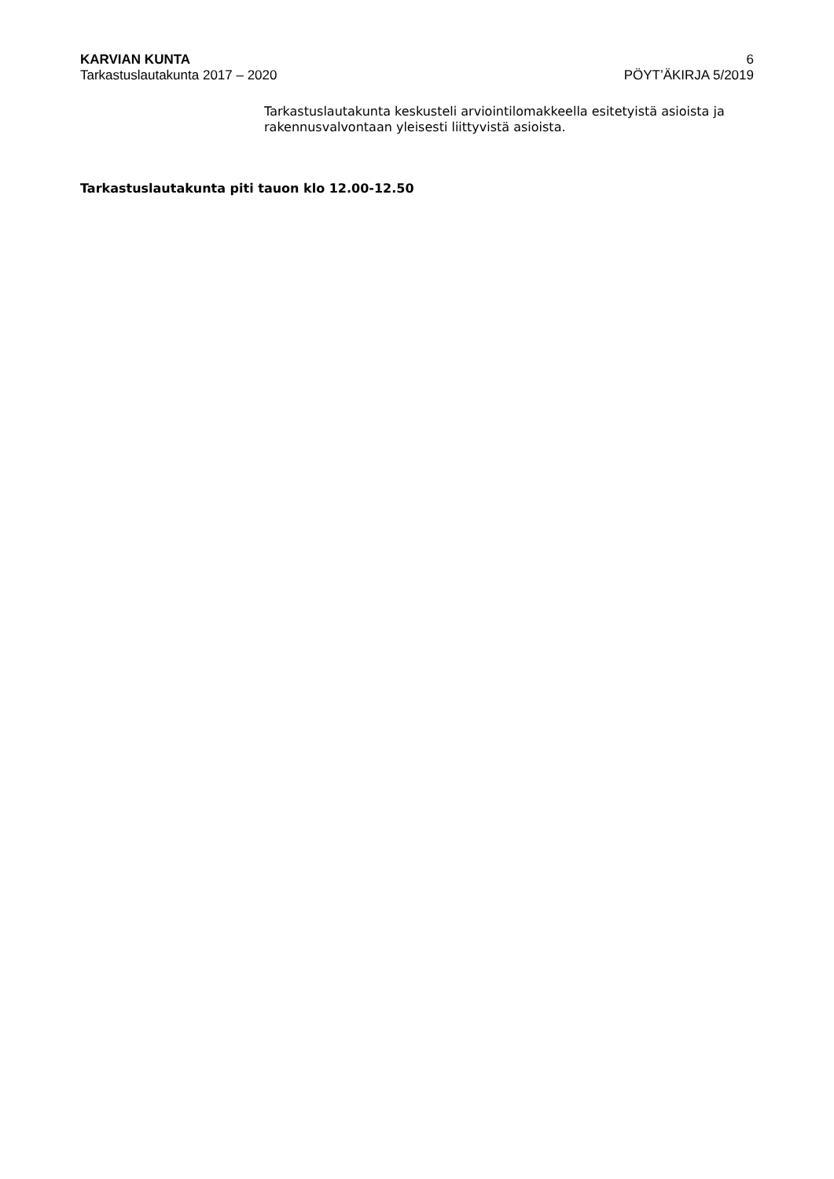KARVIAN KUNTA
Tarkastuslautakunta 2017 – 2020
6
PÖYT’ÄKIRJA 5/2019
Tarkastuslautakunta keskusteli arviointilomakkeella esitetyistä asioista ja rakennusvalvontaan yleisesti liittyvistä asioista.
Tarkastuslautakunta piti tauon klo 12.00-12.50